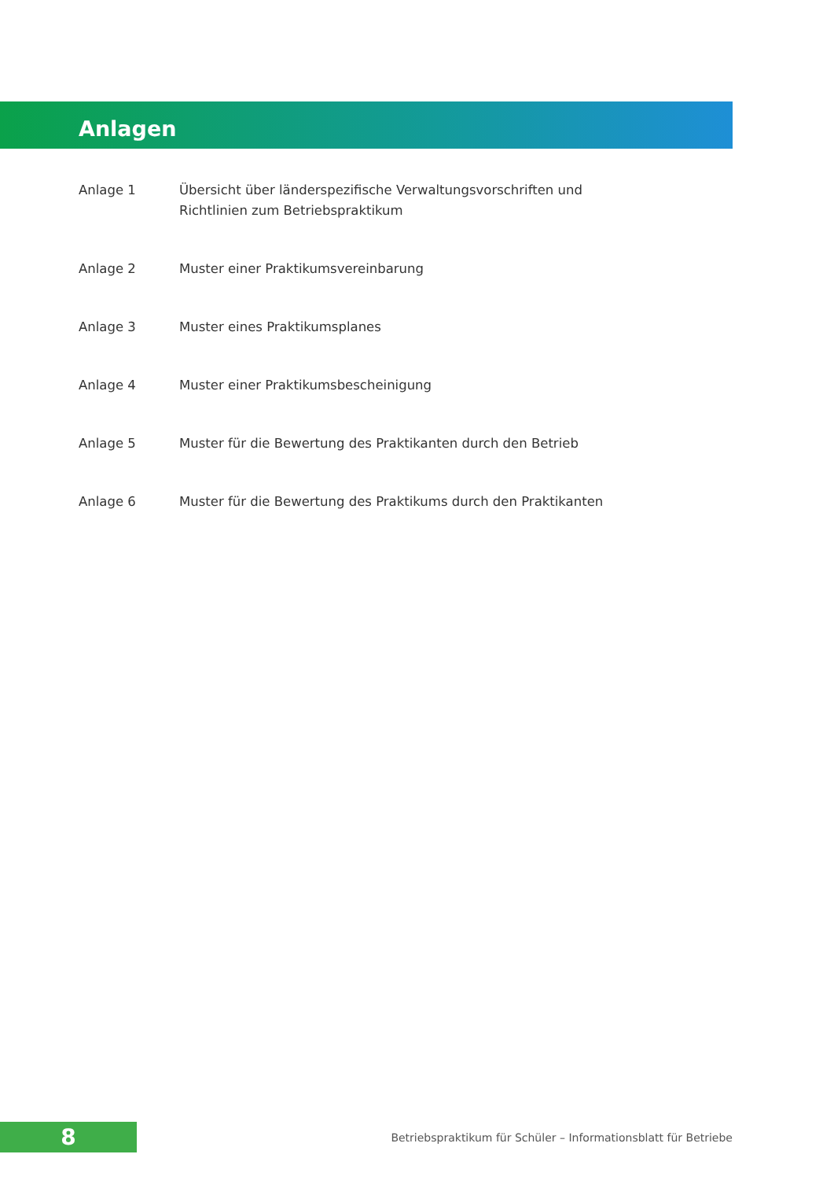Anlagen
Anlage 1 Übersicht über länderspezifische Verwaltungsvorschriften und Richtlinien zum Betriebspraktikum
Anlage 2 Muster einer Praktikumsvereinbarung
Anlage 3 Muster eines Praktikumsplanes
Anlage 4 Muster einer Praktikumsbescheinigung
Anlage 5 Muster für die Bewertung des Praktikanten durch den Betrieb
Anlage 6 Muster für die Bewertung des Praktikums durch den Praktikanten
8
Betriebspraktikum für Schüler – Informationsblatt für Betriebe